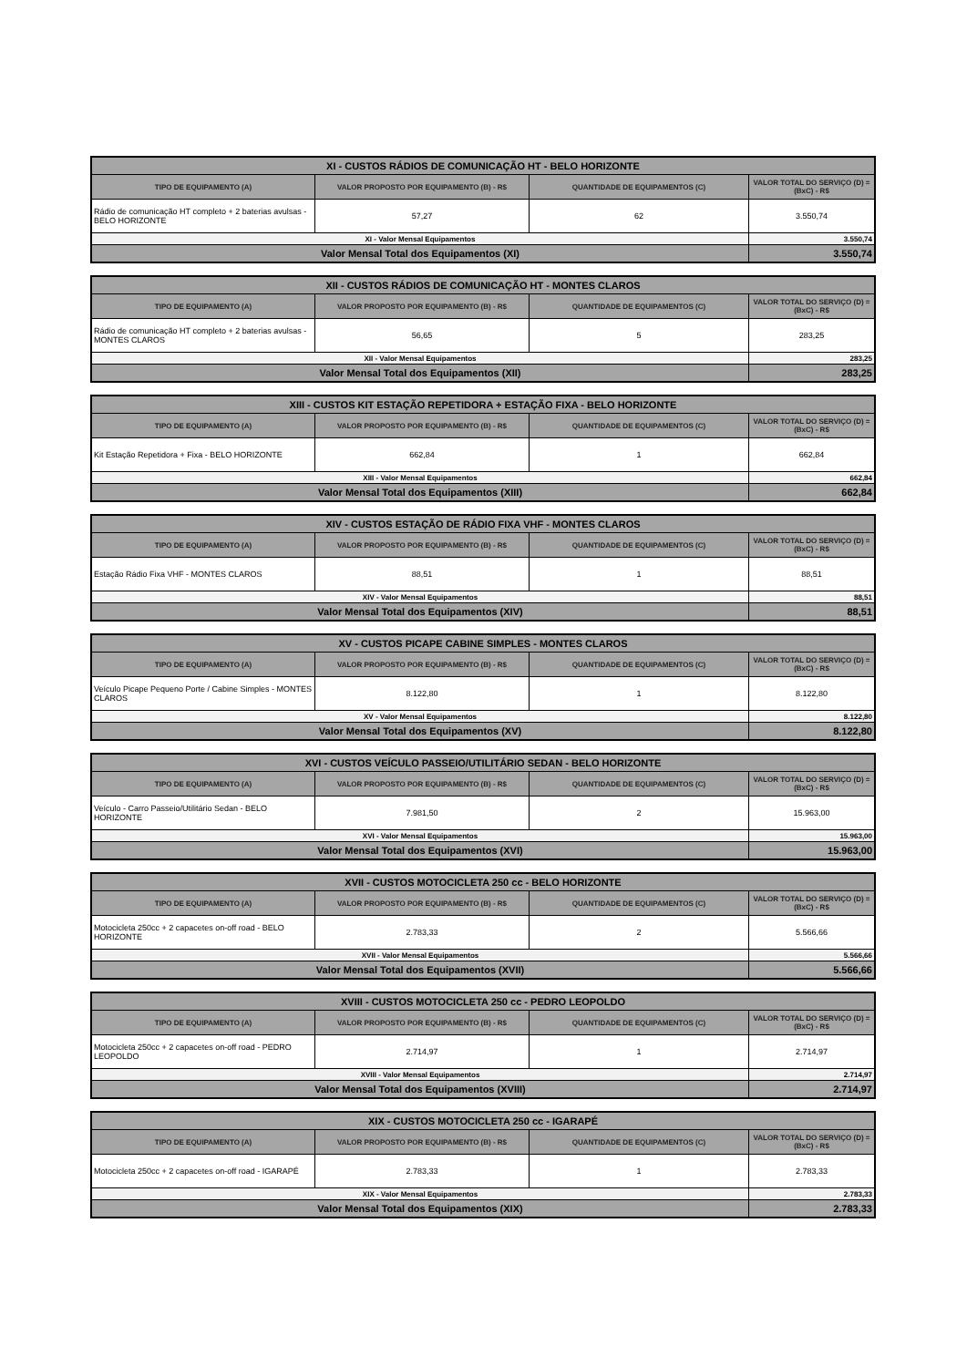| XI - CUSTOS RÁDIOS DE COMUNICAÇÃO HT - BELO HORIZONTE | | | |
| --- | --- | --- | --- |
| TIPO DE EQUIPAMENTO (A) | VALOR PROPOSTO POR EQUIPAMENTO (B) - R$ | QUANTIDADE DE EQUIPAMENTOS (C) | VALOR TOTAL DO SERVIÇO (D) = (BxC) - R$ |
| Rádio de comunicação HT completo + 2 baterias avulsas - BELO HORIZONTE | 57,27 | 62 | 3.550,74 |
| XI - Valor Mensal Equipamentos | | | 3.550,74 |
| Valor Mensal Total dos Equipamentos (XI) | | | 3.550,74 |
| XII - CUSTOS RÁDIOS DE COMUNICAÇÃO HT - MONTES CLAROS | | | |
| --- | --- | --- | --- |
| TIPO DE EQUIPAMENTO (A) | VALOR PROPOSTO POR EQUIPAMENTO (B) - R$ | QUANTIDADE DE EQUIPAMENTOS (C) | VALOR TOTAL DO SERVIÇO (D) = (BxC) - R$ |
| Rádio de comunicação HT completo + 2 baterias avulsas - MONTES CLAROS | 56,65 | 5 | 283,25 |
| XII - Valor Mensal Equipamentos | | | 283,25 |
| Valor Mensal Total dos Equipamentos (XII) | | | 283,25 |
| XIII - CUSTOS KIT ESTAÇÃO REPETIDORA + ESTAÇÃO FIXA - BELO HORIZONTE | | | |
| --- | --- | --- | --- |
| TIPO DE EQUIPAMENTO (A) | VALOR PROPOSTO POR EQUIPAMENTO (B) - R$ | QUANTIDADE DE EQUIPAMENTOS (C) | VALOR TOTAL DO SERVIÇO (D) = (BxC) - R$ |
| Kit Estação Repetidora + Fixa - BELO HORIZONTE | 662,84 | 1 | 662,84 |
| XIII - Valor Mensal Equipamentos | | | 662,84 |
| Valor Mensal Total dos Equipamentos (XIII) | | | 662,84 |
| XIV - CUSTOS ESTAÇÃO DE RÁDIO FIXA VHF - MONTES CLAROS | | | |
| --- | --- | --- | --- |
| TIPO DE EQUIPAMENTO (A) | VALOR PROPOSTO POR EQUIPAMENTO (B) - R$ | QUANTIDADE DE EQUIPAMENTOS (C) | VALOR TOTAL DO SERVIÇO (D) = (BxC) - R$ |
| Estação Rádio Fixa VHF - MONTES CLAROS | 88,51 | 1 | 88,51 |
| XIV - Valor Mensal Equipamentos | | | 88,51 |
| Valor Mensal Total dos Equipamentos (XIV) | | | 88,51 |
| XV - CUSTOS PICAPE CABINE SIMPLES - MONTES CLAROS | | | |
| --- | --- | --- | --- |
| TIPO DE EQUIPAMENTO (A) | VALOR PROPOSTO POR EQUIPAMENTO (B) - R$ | QUANTIDADE DE EQUIPAMENTOS (C) | VALOR TOTAL DO SERVIÇO (D) = (BxC) - R$ |
| Veículo Picape Pequeno Porte / Cabine Simples - MONTES CLAROS | 8.122,80 | 1 | 8.122,80 |
| XV - Valor Mensal Equipamentos | | | 8.122,80 |
| Valor Mensal Total dos Equipamentos (XV) | | | 8.122,80 |
| XVI - CUSTOS VEÍCULO PASSEIO/UTILITÁRIO SEDAN - BELO HORIZONTE | | | |
| --- | --- | --- | --- |
| TIPO DE EQUIPAMENTO (A) | VALOR PROPOSTO POR EQUIPAMENTO (B) - R$ | QUANTIDADE DE EQUIPAMENTOS (C) | VALOR TOTAL DO SERVIÇO (D) = (BxC) - R$ |
| Veículo - Carro Passeio/Utilitário Sedan - BELO HORIZONTE | 7.981,50 | 2 | 15.963,00 |
| XVI - Valor Mensal Equipamentos | | | 15.963,00 |
| Valor Mensal Total dos Equipamentos (XVI) | | | 15.963,00 |
| XVII - CUSTOS MOTOCICLETA 250 cc - BELO HORIZONTE | | | |
| --- | --- | --- | --- |
| TIPO DE EQUIPAMENTO (A) | VALOR PROPOSTO POR EQUIPAMENTO (B) - R$ | QUANTIDADE DE EQUIPAMENTOS (C) | VALOR TOTAL DO SERVIÇO (D) = (BxC) - R$ |
| Motocicleta 250cc + 2 capacetes on-off road - BELO HORIZONTE | 2.783,33 | 2 | 5.566,66 |
| XVII - Valor Mensal Equipamentos | | | 5.566,66 |
| Valor Mensal Total dos Equipamentos (XVII) | | | 5.566,66 |
| XVIII - CUSTOS MOTOCICLETA 250 cc - PEDRO LEOPOLDO | | | |
| --- | --- | --- | --- |
| TIPO DE EQUIPAMENTO (A) | VALOR PROPOSTO POR EQUIPAMENTO (B) - R$ | QUANTIDADE DE EQUIPAMENTOS (C) | VALOR TOTAL DO SERVIÇO (D) = (BxC) - R$ |
| Motocicleta 250cc + 2 capacetes on-off road - PEDRO LEOPOLDO | 2.714,97 | 1 | 2.714,97 |
| XVIII - Valor Mensal Equipamentos | | | 2.714,97 |
| Valor Mensal Total dos Equipamentos (XVIII) | | | 2.714,97 |
| XIX - CUSTOS MOTOCICLETA 250 cc - IGARAPÉ | | | |
| --- | --- | --- | --- |
| TIPO DE EQUIPAMENTO (A) | VALOR PROPOSTO POR EQUIPAMENTO (B) - R$ | QUANTIDADE DE EQUIPAMENTOS (C) | VALOR TOTAL DO SERVIÇO (D) = (BxC) - R$ |
| Motocicleta 250cc + 2 capacetes on-off road - IGARAPÉ | 2.783,33 | 1 | 2.783,33 |
| XIX - Valor Mensal Equipamentos | | | 2.783,33 |
| Valor Mensal Total dos Equipamentos (XIX) | | | 2.783,33 |